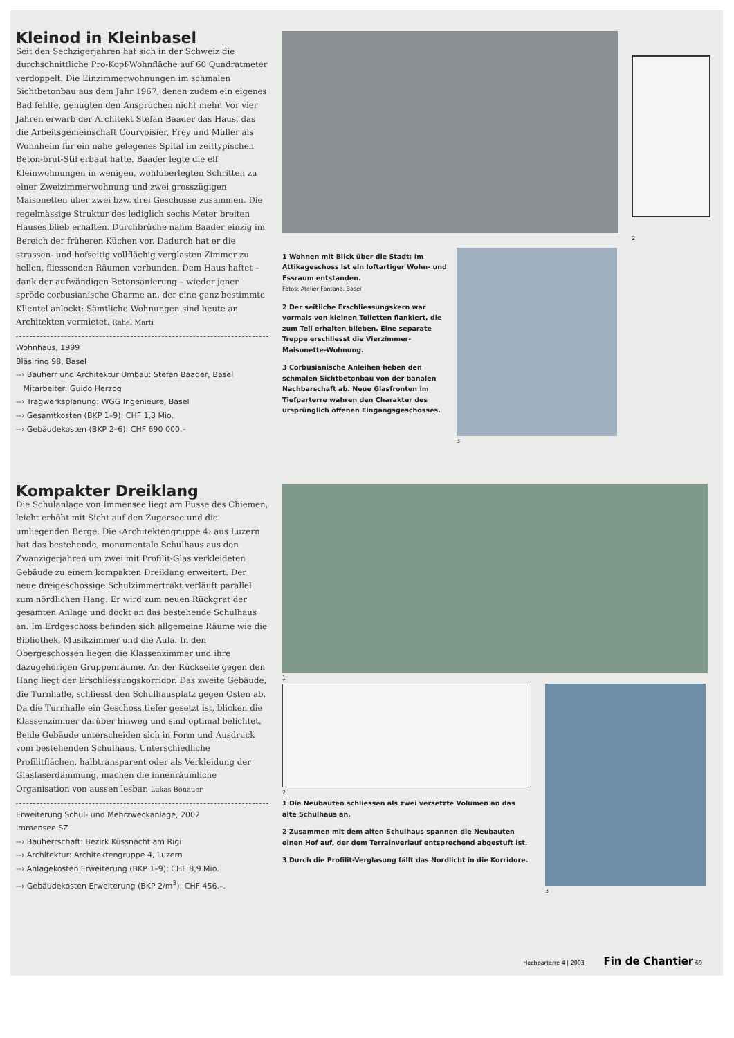Kleinod in Kleinbasel
Seit den Sechzigerjahren hat sich in der Schweiz die durchschnittliche Pro-Kopf-Wohnfläche auf 60 Quadratmeter verdoppelt. Die Einzimmerwohnungen im schmalen Sichtbetonbau aus dem Jahr 1967, denen zudem ein eigenes Bad fehlte, genügten den Ansprüchen nicht mehr. Vor vier Jahren erwarb der Architekt Stefan Baader das Haus, das die Arbeitsgemeinschaft Courvoisier, Frey und Müller als Wohnheim für ein nahe gelegenes Spital im zeittypischen Beton-brut-Stil erbaut hatte. Baader legte die elf Kleinwohnungen in wenigen, wohlüberlegten Schritten zu einer Zweizimmerwohnung und zwei grosszügigen Maisonetten über zwei bzw. drei Geschosse zusammen. Die regelmässige Struktur des lediglich sechs Meter breiten Hauses blieb erhalten. Durchbrüche nahm Baader einzig im Bereich der früheren Küchen vor. Dadurch hat er die strassen- und hofseitig vollflächig verglasten Zimmer zu hellen, fliessenden Räumen verbunden. Dem Haus haftet – dank der aufwändigen Betonsanierung – wieder jener spröde corbusianische Charme an, der eine ganz bestimmte Klientel anlockt: Sämtliche Wohnungen sind heute an Architekten vermietet. Rahel Marti
Wohnhaus, 1999
Bläsiring 98, Basel
--› Bauherr und Architektur Umbau: Stefan Baader, Basel
Mitarbeiter: Guido Herzog
--› Tragwerksplanung: WGG Ingenieure, Basel
--› Gesamtkosten (BKP 1–9): CHF 1,3 Mio.
--› Gebäudekosten (BKP 2–6): CHF 690 000.–
2
1 Wohnen mit Blick über die Stadt: Im Attikageschoss ist ein loftartiger Wohn- und Essraum entstanden.
Fotos: Atelier Fontana, Basel
2 Der seitliche Erschliessungskern war vormals von kleinen Toiletten flankiert, die zum Teil erhalten blieben. Eine separate Treppe erschliesst die Vierzimmer-Maisonette-Wohnung.
3 Corbusianische Anleihen heben den schmalen Sichtbetonbau von der banalen Nachbarschaft ab. Neue Glasfronten im Tiefparterre wahren den Charakter des ursprünglich offenen Eingangsgeschosses.
3
Kompakter Dreiklang
Die Schulanlage von Immensee liegt am Fusse des Chiemen, leicht erhöht mit Sicht auf den Zugersee und die umliegenden Berge. Die ‹Architektengruppe 4› aus Luzern hat das bestehende, monumentale Schulhaus aus den Zwanzigerjahren um zwei mit Profilit-Glas verkleideten Gebäude zu einem kompakten Dreiklang erweitert. Der neue dreigeschossige Schulzimmertrakt verläuft parallel zum nördlichen Hang. Er wird zum neuen Rückgrat der gesamten Anlage und dockt an das bestehende Schulhaus an. Im Erdgeschoss befinden sich allgemeine Räume wie die Bibliothek, Musikzimmer und die Aula. In den Obergeschossen liegen die Klassenzimmer und ihre dazugehörigen Gruppenräume. An der Rückseite gegen den Hang liegt der Erschliessungskorridor. Das zweite Gebäude, die Turnhalle, schliesst den Schulhausplatz gegen Osten ab. Da die Turnhalle ein Geschoss tiefer gesetzt ist, blicken die Klassenzimmer darüber hinweg und sind optimal belichtet. Beide Gebäude unterscheiden sich in Form und Ausdruck vom bestehenden Schulhaus. Unterschiedliche Profilitflächen, halbtransparent oder als Verkleidung der Glasfaserdämmung, machen die innenräumliche Organisation von aussen lesbar. Lukas Bonauer
Erweiterung Schul- und Mehrzweckanlage, 2002
Immensee SZ
--› Bauherrschaft: Bezirk Küssnacht am Rigi
--› Architektur: Architektengruppe 4, Luzern
--› Anlagekosten Erweiterung (BKP 1–9): CHF 8,9 Mio.
--› Gebäudekosten Erweiterung (BKP 2/m<sup>3</sup>): CHF 456.–.
1
2
1 Die Neubauten schliessen als zwei versetzte Volumen an das alte Schulhaus an.
2 Zusammen mit dem alten Schulhaus spannen die Neubauten einen Hof auf, der dem Terrainverlauf entsprechend abgestuft ist.
3 Durch die Profilit-Verglasung fällt das Nordlicht in die Korridore.
3
Hochparterre 4 | 2003 Fin de Chantier 69